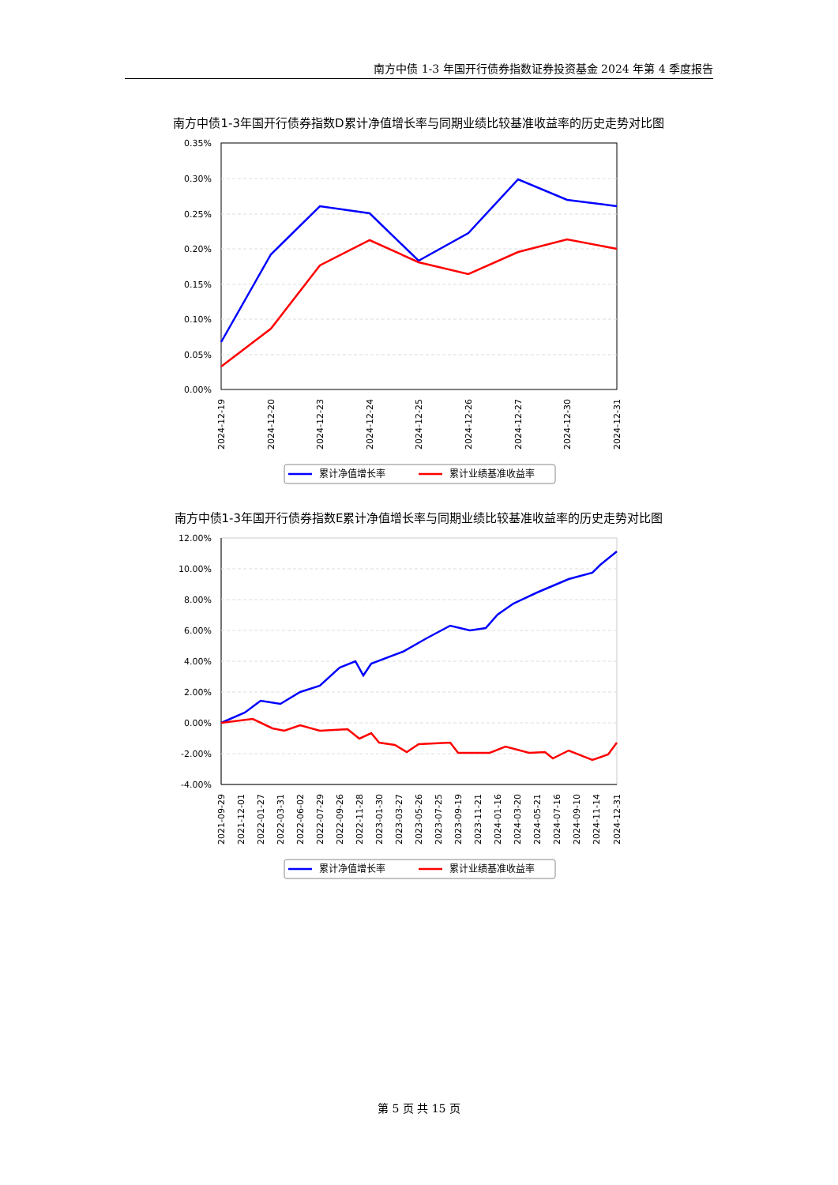南方中债 1-3 年国开行债券指数证券投资基金 2024 年第 4 季度报告
南方中债1-3年国开行债券指数D累计净值增长率与同期业绩比较基准收益率的历史走势对比图
0.35%
0.30%
0.25%
0.20%
0.15%
0.10%
0.05%
0.00%
2024-12-19
2024-12-20
2024-12-23
2024-12-24
2024-12-25
2024-12-26
2024-12-27
2024-12-30
2024-12-31
累计净值增长率
累计业绩基准收益率
南方中债1-3年国开行债券指数E累计净值增长率与同期业绩比较基准收益率的历史走势对比图
12.00%
10.00%
8.00%
6.00%
4.00%
2.00%
0.00%
-2.00%
-4.00%
2021-09-29
2021-12-01
2022-01-27
2022-03-31
2022-06-02
2022-07-29
2022-09-26
2022-11-28
2023-01-30
2023-03-27
2023-05-26
2023-07-25
2023-09-19
2023-11-21
2024-01-16
2024-03-20
2024-05-21
2024-07-16
2024-09-10
2024-11-14
2024-12-31
累计净值增长率
累计业绩基准收益率
第 5 页 共 15 页